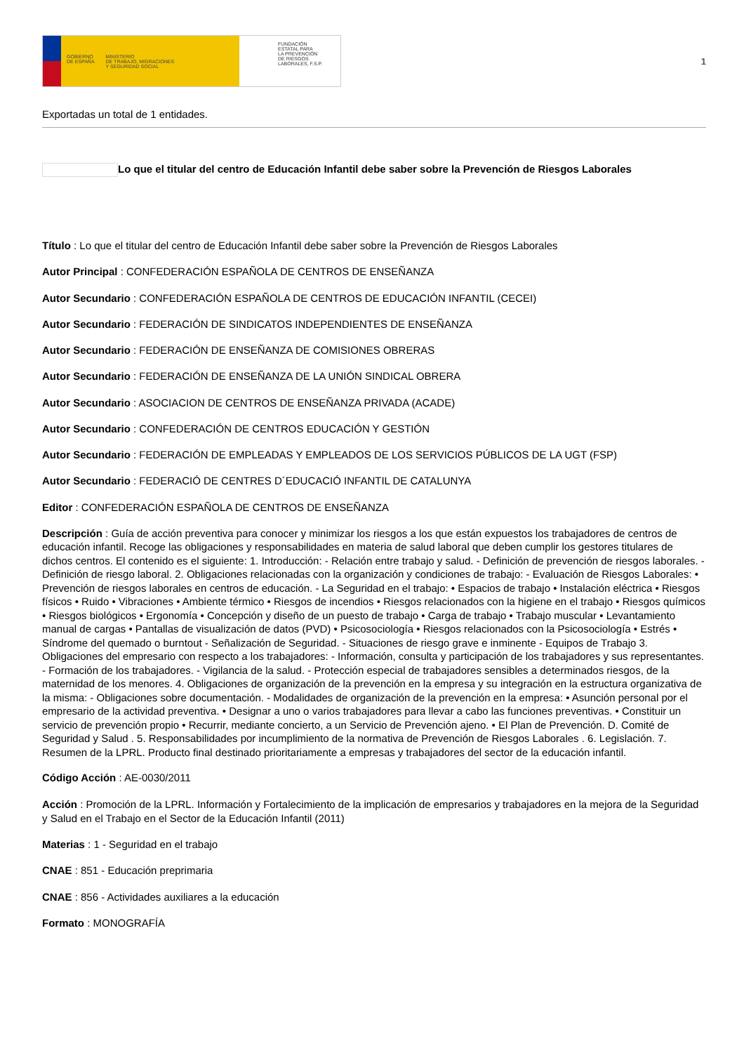GOBIERNO
DE ESPAÑA
MINISTERIO
DE TRABAJO, MIGRACIONES
Y SEGURIDAD SOCIAL
FUNDACIÓN
ESTATAL PARA
LA PREVENCIÓN
DE RIESGOS
LABORALES, F.S.P.
1
Exportadas un total de 1 entidades.
Lo que el titular del centro de Educación Infantil debe saber sobre la Prevención de Riesgos Laborales
Título : Lo que el titular del centro de Educación Infantil debe saber sobre la Prevención de Riesgos Laborales
Autor Principal : CONFEDERACIÓN ESPAÑOLA DE CENTROS DE ENSEÑANZA
Autor Secundario : CONFEDERACIÓN ESPAÑOLA DE CENTROS DE EDUCACIÓN INFANTIL (CECEI)
Autor Secundario : FEDERACIÓN DE SINDICATOS INDEPENDIENTES DE ENSEÑANZA
Autor Secundario : FEDERACIÓN DE ENSEÑANZA DE COMISIONES OBRERAS
Autor Secundario : FEDERACIÓN DE ENSEÑANZA DE LA UNIÓN SINDICAL OBRERA
Autor Secundario : ASOCIACION DE CENTROS DE ENSEÑANZA PRIVADA (ACADE)
Autor Secundario : CONFEDERACIÓN DE CENTROS EDUCACIÓN Y GESTIÓN
Autor Secundario : FEDERACIÓN DE EMPLEADAS Y EMPLEADOS DE LOS SERVICIOS PÚBLICOS DE LA UGT (FSP)
Autor Secundario : FEDERACIÓ DE CENTRES D´EDUCACIÓ INFANTIL DE CATALUNYA
Editor : CONFEDERACIÓN ESPAÑOLA DE CENTROS DE ENSEÑANZA
Descripción : Guía de acción preventiva para conocer y minimizar los riesgos a los que están expuestos los trabajadores de centros de educación infantil. Recoge las obligaciones y responsabilidades en materia de salud laboral que deben cumplir los gestores titulares de dichos centros. El contenido es el siguiente: 1. Introducción: - Relación entre trabajo y salud. - Definición de prevención de riesgos laborales. - Definición de riesgo laboral. 2. Obligaciones relacionadas con la organización y condiciones de trabajo: - Evaluación de Riesgos Laborales: • Prevención de riesgos laborales en centros de educación. - La Seguridad en el trabajo: • Espacios de trabajo • Instalación eléctrica • Riesgos físicos • Ruido • Vibraciones • Ambiente térmico • Riesgos de incendios • Riesgos relacionados con la higiene en el trabajo • Riesgos químicos • Riesgos biológicos • Ergonomía • Concepción y diseño de un puesto de trabajo • Carga de trabajo • Trabajo muscular • Levantamiento manual de cargas • Pantallas de visualización de datos (PVD) • Psicosociología • Riesgos relacionados con la Psicosociología • Estrés • Síndrome del quemado o burntout - Señalización de Seguridad. - Situaciones de riesgo grave e inminente - Equipos de Trabajo 3. Obligaciones del empresario con respecto a los trabajadores: - Información, consulta y participación de los trabajadores y sus representantes. - Formación de los trabajadores. - Vigilancia de la salud. - Protección especial de trabajadores sensibles a determinados riesgos, de la maternidad de los menores. 4. Obligaciones de organización de la prevención en la empresa y su integración en la estructura organizativa de la misma: - Obligaciones sobre documentación. - Modalidades de organización de la prevención en la empresa: • Asunción personal por el empresario de la actividad preventiva. • Designar a uno o varios trabajadores para llevar a cabo las funciones preventivas. • Constituir un servicio de prevención propio • Recurrir, mediante concierto, a un Servicio de Prevención ajeno. • El Plan de Prevención. D. Comité de Seguridad y Salud . 5. Responsabilidades por incumplimiento de la normativa de Prevención de Riesgos Laborales . 6. Legislación. 7. Resumen de la LPRL. Producto final destinado prioritariamente a empresas y trabajadores del sector de la educación infantil.
Código Acción : AE-0030/2011
Acción : Promoción de la LPRL. Información y Fortalecimiento de la implicación de empresarios y trabajadores en la mejora de la Seguridad y Salud en el Trabajo en el Sector de la Educación Infantil (2011)
Materias : 1 - Seguridad en el trabajo
CNAE : 851 - Educación preprimaria
CNAE : 856 - Actividades auxiliares a la educación
Formato : MONOGRAFÍA